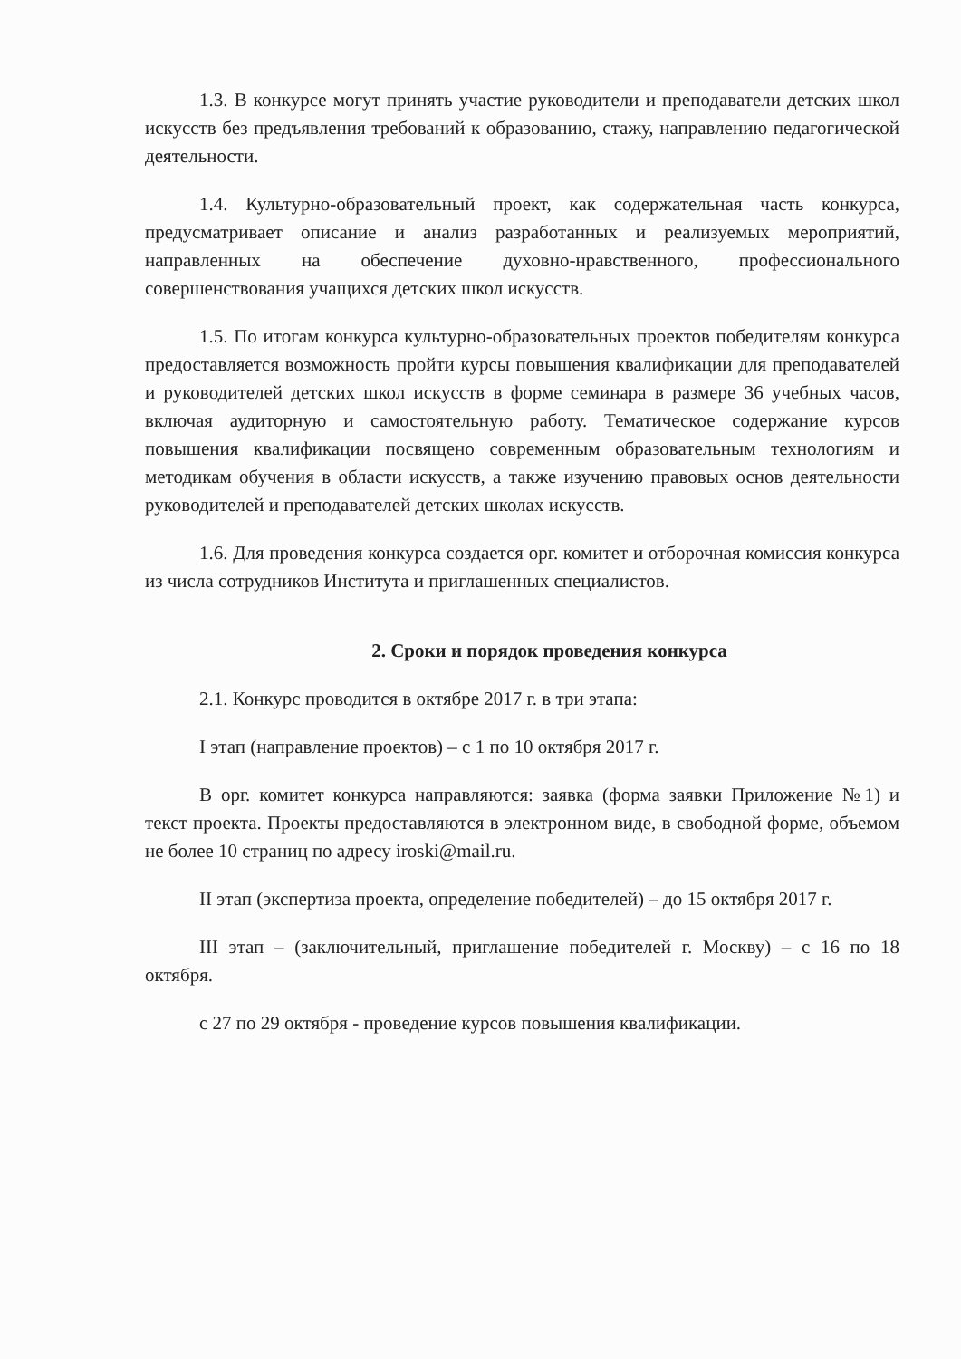1.3. В конкурсе могут принять участие руководители и преподаватели детских школ искусств без предъявления требований к образованию, стажу, направлению педагогической деятельности.
1.4. Культурно-образовательный проект, как содержательная часть конкурса, предусматривает описание и анализ разработанных и реализуемых мероприятий, направленных на обеспечение духовно-нравственного, профессионального совершенствования учащихся детских школ искусств.
1.5. По итогам конкурса культурно-образовательных проектов победителям конкурса предоставляется возможность пройти курсы повышения квалификации для преподавателей и руководителей детских школ искусств в форме семинара в размере 36 учебных часов, включая аудиторную и самостоятельную работу. Тематическое содержание курсов повышения квалификации посвящено современным образовательным технологиям и методикам обучения в области искусств, а также изучению правовых основ деятельности руководителей и преподавателей детских школах искусств.
1.6. Для проведения конкурса создается орг. комитет и отборочная комиссия конкурса из числа сотрудников Института и приглашенных специалистов.
2. Сроки и порядок проведения конкурса
2.1. Конкурс проводится в октябре 2017 г. в три этапа:
I этап (направление проектов) – с 1 по 10 октября 2017 г.
В орг. комитет конкурса направляются: заявка (форма заявки Приложение №1) и текст проекта. Проекты предоставляются в электронном виде, в свободной форме, объемом не более 10 страниц по адресу iroski@mail.ru.
II этап (экспертиза проекта, определение победителей) – до 15 октября 2017 г.
III этап – (заключительный, приглашение победителей г. Москву) – с 16 по 18 октября.
с 27 по 29 октября - проведение курсов повышения квалификации.